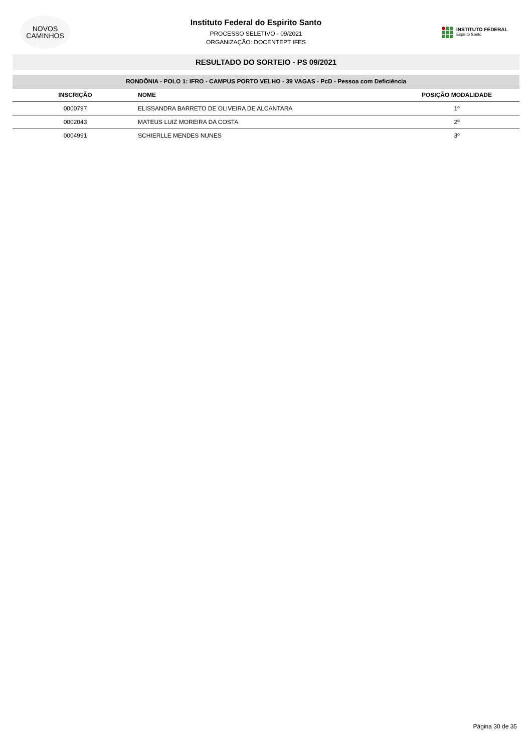NOVOS
CAMINHOS
Instituto Federal do Espirito Santo
PROCESSO SELETIVO - 09/2021
ORGANIZAÇÃO: DOCENTEPT IFES
INSTITUTO FEDERAL
Espírito Santo
RESULTADO DO SORTEIO - PS 09/2021
| RONDÔNIA - POLO 1: IFRO - CAMPUS PORTO VELHO - 39 VAGAS - PcD - Pessoa com Deficiência | | |
| --- | --- | --- |
| INSCRIÇÃO | NOME | POSIÇÃO MODALIDADE |
| 0000797 | ELISSANDRA BARRETO DE OLIVEIRA DE ALCANTARA | 1º |
| 0002043 | MATEUS LUIZ MOREIRA DA COSTA | 2º |
| 0004991 | SCHIERLLE MENDES NUNES | 3º |
Página 30 de 35